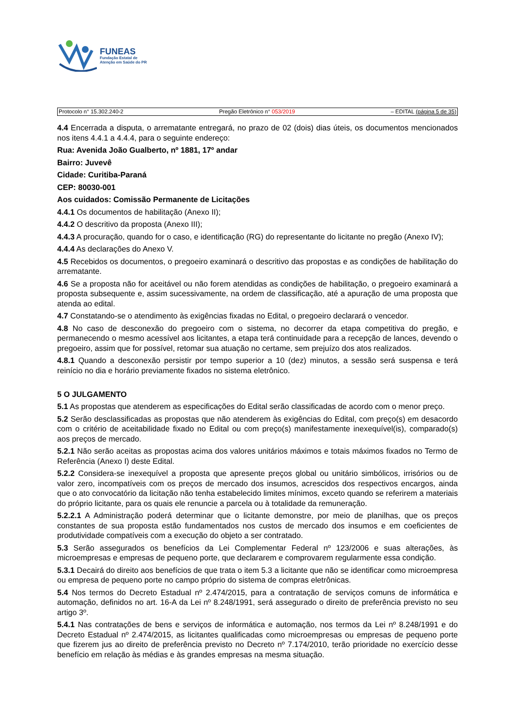FUNEAS
Fundação Estatal de
Atenção em Saúde do PR
Protocolo n° 15.302.240-2 Pregão Eletrônico n° 053/2019 – EDITAL (página 5 de 35)
4.4 Encerrada a disputa, o arrematante entregará, no prazo de 02 (dois) dias úteis, os documentos mencionados nos itens 4.4.1 a 4.4.4, para o seguinte endereço:
Rua: Avenida João Gualberto, nº 1881, 17º andar
Bairro: Juvevê
Cidade: Curitiba-Paraná
CEP: 80030-001
Aos cuidados: Comissão Permanente de Licitações
4.4.1 Os documentos de habilitação (Anexo II);
4.4.2 O descritivo da proposta (Anexo III);
4.4.3 A procuração, quando for o caso, e identificação (RG) do representante do licitante no pregão (Anexo IV);
4.4.4 As declarações do Anexo V.
4.5 Recebidos os documentos, o pregoeiro examinará o descritivo das propostas e as condições de habilitação do arrematante.
4.6 Se a proposta não for aceitável ou não forem atendidas as condições de habilitação, o pregoeiro examinará a proposta subsequente e, assim sucessivamente, na ordem de classificação, até a apuração de uma proposta que atenda ao edital.
4.7 Constatando-se o atendimento às exigências fixadas no Edital, o pregoeiro declarará o vencedor.
4.8 No caso de desconexão do pregoeiro com o sistema, no decorrer da etapa competitiva do pregão, e permanecendo o mesmo acessível aos licitantes, a etapa terá continuidade para a recepção de lances, devendo o pregoeiro, assim que for possível, retomar sua atuação no certame, sem prejuízo dos atos realizados.
4.8.1 Quando a desconexão persistir por tempo superior a 10 (dez) minutos, a sessão será suspensa e terá reinício no dia e horário previamente fixados no sistema eletrônico.
5 O JULGAMENTO
5.1 As propostas que atenderem as especificações do Edital serão classificadas de acordo com o menor preço.
5.2 Serão desclassificadas as propostas que não atenderem às exigências do Edital, com preço(s) em desacordo com o critério de aceitabilidade fixado no Edital ou com preço(s) manifestamente inexequível(is), comparado(s) aos preços de mercado.
5.2.1 Não serão aceitas as propostas acima dos valores unitários máximos e totais máximos fixados no Termo de Referência (Anexo I) deste Edital.
5.2.2 Considera-se inexequível a proposta que apresente preços global ou unitário simbólicos, irrisórios ou de valor zero, incompatíveis com os preços de mercado dos insumos, acrescidos dos respectivos encargos, ainda que o ato convocatório da licitação não tenha estabelecido limites mínimos, exceto quando se referirem a materiais do próprio licitante, para os quais ele renuncie a parcela ou à totalidade da remuneração.
5.2.2.1 A Administração poderá determinar que o licitante demonstre, por meio de planilhas, que os preços constantes de sua proposta estão fundamentados nos custos de mercado dos insumos e em coeficientes de produtividade compatíveis com a execução do objeto a ser contratado.
5.3 Serão assegurados os benefícios da Lei Complementar Federal nº 123/2006 e suas alterações, às microempresas e empresas de pequeno porte, que declararem e comprovarem regularmente essa condição.
5.3.1 Decairá do direito aos benefícios de que trata o item 5.3 a licitante que não se identificar como microempresa ou empresa de pequeno porte no campo próprio do sistema de compras eletrônicas.
5.4 Nos termos do Decreto Estadual nº 2.474/2015, para a contratação de serviços comuns de informática e automação, definidos no art. 16-A da Lei nº 8.248/1991, será assegurado o direito de preferência previsto no seu artigo 3º.
5.4.1 Nas contratações de bens e serviços de informática e automação, nos termos da Lei nº 8.248/1991 e do Decreto Estadual nº 2.474/2015, as licitantes qualificadas como microempresas ou empresas de pequeno porte que fizerem jus ao direito de preferência previsto no Decreto nº 7.174/2010, terão prioridade no exercício desse benefício em relação às médias e às grandes empresas na mesma situação.